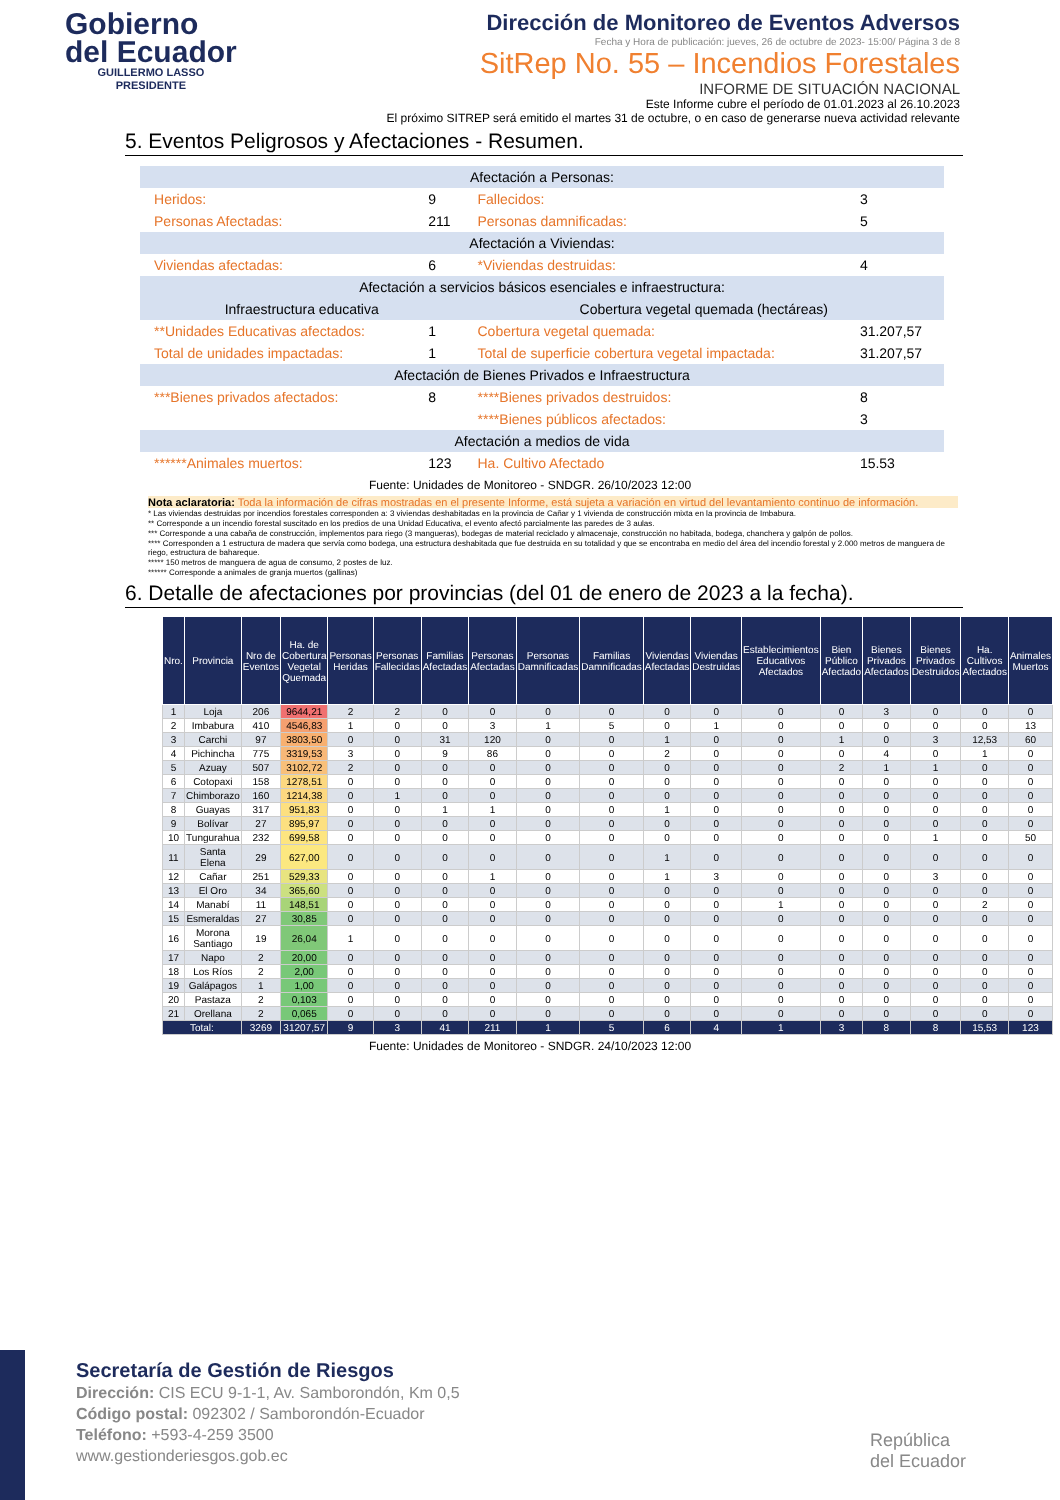Gobierno
del Ecuador
GUILLERMO LASSO
PRESIDENTE
Dirección de Monitoreo de Eventos Adversos
Fecha y Hora de publicación: jueves, 26 de octubre de 2023- 15:00/ Página 3 de 8
SitRep No. 55 – Incendios Forestales
INFORME DE SITUACIÓN NACIONAL
Este Informe cubre el período de 01.01.2023 al 26.10.2023
El próximo SITREP será emitido el martes 31 de octubre, o en caso de generarse nueva actividad relevante
5. Eventos Peligrosos y Afectaciones - Resumen.
| Afectación a Personas: | | | | | |
| | Heridos: | 9 | | Fallecidos: | 3 |
| | Personas Afectadas: | 211 | | Personas damnificadas: | 5 |
| Afectación a Viviendas: | | | | | |
| | Viviendas afectadas: | 6 | | *Viviendas destruidas: | 4 |
| Afectación a servicios básicos esenciales e infraestructura: | | | | | |
| Infraestructura educativa | | | Cobertura vegetal quemada (hectáreas) | | |
| | **Unidades Educativas afectados: | 1 | | Cobertura vegetal quemada: | 31.207,57 |
| | Total de unidades impactadas: | 1 | | Total de superficie cobertura vegetal impactada: | 31.207,57 |
| Afectación de Bienes Privados e Infraestructura | | | | | |
| | ***Bienes privados afectados: | 8 | | ****Bienes privados destruidos: | 8 |
| | | | | ****Bienes públicos afectados: | 3 |
| Afectación a medios de vida | | | | | |
| | ******Animales muertos: | 123 | | Ha. Cultivo Afectado | 15.53 |
Fuente: Unidades de Monitoreo - SNDGR. 26/10/2023 12:00
Nota aclaratoria: Toda la información de cifras mostradas en el presente Informe, está sujeta a variación en virtud del levantamiento continuo de información.
* Las viviendas destruidas por incendios forestales corresponden a: 3 viviendas deshabitadas en la provincia de Cañar y 1 vivienda de construcción mixta en la provincia de Imbabura.
** Corresponde a un incendio forestal suscitado en los predios de una Unidad Educativa, el evento afectó parcialmente las paredes de 3 aulas.
*** Corresponde a una cabaña de construcción, implementos para riego (3 mangueras), bodegas de material reciclado y almacenaje, construcción no habitada, bodega, chanchera y galpón de pollos.
**** Corresponden a 1 estructura de madera que servía como bodega, una estructura deshabitada que fue destruida en su totalidad y que se encontraba en medio del área del incendio forestal y 2.000 metros de manguera de riego, estructura de bahareque.
***** 150 metros de manguera de agua de consumo, 2 postes de luz.
****** Corresponde a animales de granja muertos (gallinas)
6. Detalle de afectaciones por provincias (del 01 de enero de 2023 a la fecha).
| Nro. | Provincia | Nro de Eventos | Ha. de Cobertura Vegetal Quemada | Personas Heridas | Personas Fallecidas | Familias Afectadas | Personas Afectadas | Personas Damnificadas | Familias Damnificadas | Viviendas Afectadas | Viviendas Destruidas | Establecimientos Educativos Afectados | Bien Público Afectado | Bienes Privados Afectados | Bienes Privados Destruidos | Ha. Cultivos Afectados | Animales Muertos |
| --- | --- | --- | --- | --- | --- | --- | --- | --- | --- | --- | --- | --- | --- | --- | --- | --- | --- |
| 1 | Loja | 206 | 9644,21 | 2 | 2 | 0 | 0 | 0 | 0 | 0 | 0 | 0 | 0 | 3 | 0 | 0 | 0 |
| 2 | Imbabura | 410 | 4546,83 | 1 | 0 | 0 | 3 | 1 | 5 | 0 | 1 | 0 | 0 | 0 | 0 | 0 | 13 |
| 3 | Carchi | 97 | 3803,50 | 0 | 0 | 31 | 120 | 0 | 0 | 1 | 0 | 0 | 1 | 0 | 3 | 12,53 | 60 |
| 4 | Pichincha | 775 | 3319,53 | 3 | 0 | 9 | 86 | 0 | 0 | 2 | 0 | 0 | 0 | 4 | 0 | 1 | 0 |
| 5 | Azuay | 507 | 3102,72 | 2 | 0 | 0 | 0 | 0 | 0 | 0 | 0 | 0 | 2 | 1 | 1 | 0 | 0 |
| 6 | Cotopaxi | 158 | 1278,51 | 0 | 0 | 0 | 0 | 0 | 0 | 0 | 0 | 0 | 0 | 0 | 0 | 0 | 0 |
| 7 | Chimborazo | 160 | 1214,38 | 0 | 1 | 0 | 0 | 0 | 0 | 0 | 0 | 0 | 0 | 0 | 0 | 0 | 0 |
| 8 | Guayas | 317 | 951,83 | 0 | 0 | 1 | 1 | 0 | 0 | 1 | 0 | 0 | 0 | 0 | 0 | 0 | 0 |
| 9 | Bolívar | 27 | 895,97 | 0 | 0 | 0 | 0 | 0 | 0 | 0 | 0 | 0 | 0 | 0 | 0 | 0 | 0 |
| 10 | Tungurahua | 232 | 699,58 | 0 | 0 | 0 | 0 | 0 | 0 | 0 | 0 | 0 | 0 | 0 | 1 | 0 | 50 |
| 11 | Santa Elena | 29 | 627,00 | 0 | 0 | 0 | 0 | 0 | 0 | 1 | 0 | 0 | 0 | 0 | 0 | 0 | 0 |
| 12 | Cañar | 251 | 529,33 | 0 | 0 | 0 | 1 | 0 | 0 | 1 | 3 | 0 | 0 | 0 | 3 | 0 | 0 |
| 13 | El Oro | 34 | 365,60 | 0 | 0 | 0 | 0 | 0 | 0 | 0 | 0 | 0 | 0 | 0 | 0 | 0 | 0 |
| 14 | Manabí | 11 | 148,51 | 0 | 0 | 0 | 0 | 0 | 0 | 0 | 0 | 1 | 0 | 0 | 0 | 2 | 0 |
| 15 | Esmeraldas | 27 | 30,85 | 0 | 0 | 0 | 0 | 0 | 0 | 0 | 0 | 0 | 0 | 0 | 0 | 0 | 0 |
| 16 | Morona Santiago | 19 | 26,04 | 1 | 0 | 0 | 0 | 0 | 0 | 0 | 0 | 0 | 0 | 0 | 0 | 0 | 0 |
| 17 | Napo | 2 | 20,00 | 0 | 0 | 0 | 0 | 0 | 0 | 0 | 0 | 0 | 0 | 0 | 0 | 0 | 0 |
| 18 | Los Ríos | 2 | 2,00 | 0 | 0 | 0 | 0 | 0 | 0 | 0 | 0 | 0 | 0 | 0 | 0 | 0 | 0 |
| 19 | Galápagos | 1 | 1,00 | 0 | 0 | 0 | 0 | 0 | 0 | 0 | 0 | 0 | 0 | 0 | 0 | 0 | 0 |
| 20 | Pastaza | 2 | 0,103 | 0 | 0 | 0 | 0 | 0 | 0 | 0 | 0 | 0 | 0 | 0 | 0 | 0 | 0 |
| 21 | Orellana | 2 | 0,065 | 0 | 0 | 0 | 0 | 0 | 0 | 0 | 0 | 0 | 0 | 0 | 0 | 0 | 0 |
| Total: | | 3269 | 31207,57 | 9 | 3 | 41 | 211 | 1 | 5 | 6 | 4 | 1 | 3 | 8 | 8 | 15,53 | 123 |
Fuente: Unidades de Monitoreo - SNDGR. 24/10/2023 12:00
Secretaría de Gestión de Riesgos
Dirección: CIS ECU 9-1-1, Av. Samborondón, Km 0,5
Código postal: 092302 / Samborondón-Ecuador
Teléfono: +593-4-259 3500
www.gestionderiesgos.gob.ec
República
del Ecuador